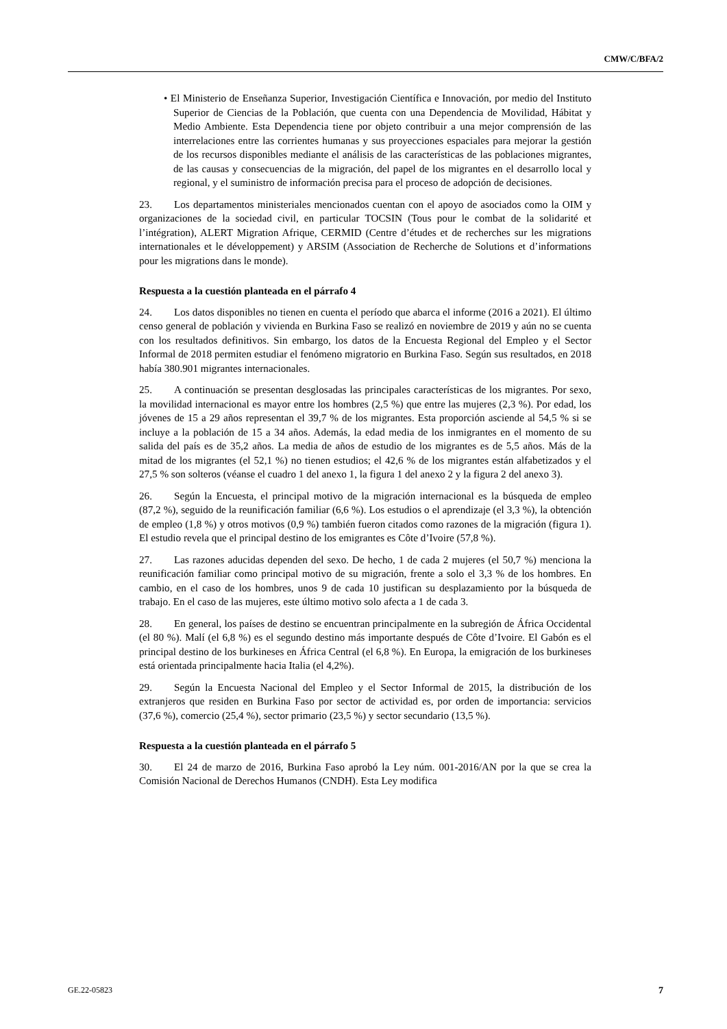CMW/C/BFA/2
• El Ministerio de Enseñanza Superior, Investigación Científica e Innovación, por medio del Instituto Superior de Ciencias de la Población, que cuenta con una Dependencia de Movilidad, Hábitat y Medio Ambiente. Esta Dependencia tiene por objeto contribuir a una mejor comprensión de las interrelaciones entre las corrientes humanas y sus proyecciones espaciales para mejorar la gestión de los recursos disponibles mediante el análisis de las características de las poblaciones migrantes, de las causas y consecuencias de la migración, del papel de los migrantes en el desarrollo local y regional, y el suministro de información precisa para el proceso de adopción de decisiones.
23. Los departamentos ministeriales mencionados cuentan con el apoyo de asociados como la OIM y organizaciones de la sociedad civil, en particular TOCSIN (Tous pour le combat de la solidarité et l’intégration), ALERT Migration Afrique, CERMID (Centre d’études et de recherches sur les migrations internationales et le développement) y ARSIM (Association de Recherche de Solutions et d’informations pour les migrations dans le monde).
Respuesta a la cuestión planteada en el párrafo 4
24. Los datos disponibles no tienen en cuenta el período que abarca el informe (2016 a 2021). El último censo general de población y vivienda en Burkina Faso se realizó en noviembre de 2019 y aún no se cuenta con los resultados definitivos. Sin embargo, los datos de la Encuesta Regional del Empleo y el Sector Informal de 2018 permiten estudiar el fenómeno migratorio en Burkina Faso. Según sus resultados, en 2018 había 380.901 migrantes internacionales.
25. A continuación se presentan desglosadas las principales características de los migrantes. Por sexo, la movilidad internacional es mayor entre los hombres (2,5 %) que entre las mujeres (2,3 %). Por edad, los jóvenes de 15 a 29 años representan el 39,7 % de los migrantes. Esta proporción asciende al 54,5 % si se incluye a la población de 15 a 34 años. Además, la edad media de los inmigrantes en el momento de su salida del país es de 35,2 años. La media de años de estudio de los migrantes es de 5,5 años. Más de la mitad de los migrantes (el 52,1 %) no tienen estudios; el 42,6 % de los migrantes están alfabetizados y el 27,5 % son solteros (véanse el cuadro 1 del anexo 1, la figura 1 del anexo 2 y la figura 2 del anexo 3).
26. Según la Encuesta, el principal motivo de la migración internacional es la búsqueda de empleo (87,2 %), seguido de la reunificación familiar (6,6 %). Los estudios o el aprendizaje (el 3,3 %), la obtención de empleo (1,8 %) y otros motivos (0,9 %) también fueron citados como razones de la migración (figura 1). El estudio revela que el principal destino de los emigrantes es Côte d’Ivoire (57,8 %).
27. Las razones aducidas dependen del sexo. De hecho, 1 de cada 2 mujeres (el 50,7 %) menciona la reunificación familiar como principal motivo de su migración, frente a solo el 3,3 % de los hombres. En cambio, en el caso de los hombres, unos 9 de cada 10 justifican su desplazamiento por la búsqueda de trabajo. En el caso de las mujeres, este último motivo solo afecta a 1 de cada 3.
28. En general, los países de destino se encuentran principalmente en la subregión de África Occidental (el 80 %). Malí (el 6,8 %) es el segundo destino más importante después de Côte d’Ivoire. El Gabón es el principal destino de los burkineses en África Central (el 6,8 %). En Europa, la emigración de los burkineses está orientada principalmente hacia Italia (el 4,2%).
29. Según la Encuesta Nacional del Empleo y el Sector Informal de 2015, la distribución de los extranjeros que residen en Burkina Faso por sector de actividad es, por orden de importancia: servicios (37,6 %), comercio (25,4 %), sector primario (23,5 %) y sector secundario (13,5 %).
Respuesta a la cuestión planteada en el párrafo 5
30. El 24 de marzo de 2016, Burkina Faso aprobó la Ley núm. 001-2016/AN por la que se crea la Comisión Nacional de Derechos Humanos (CNDH). Esta Ley modifica
GE.22-05823 7